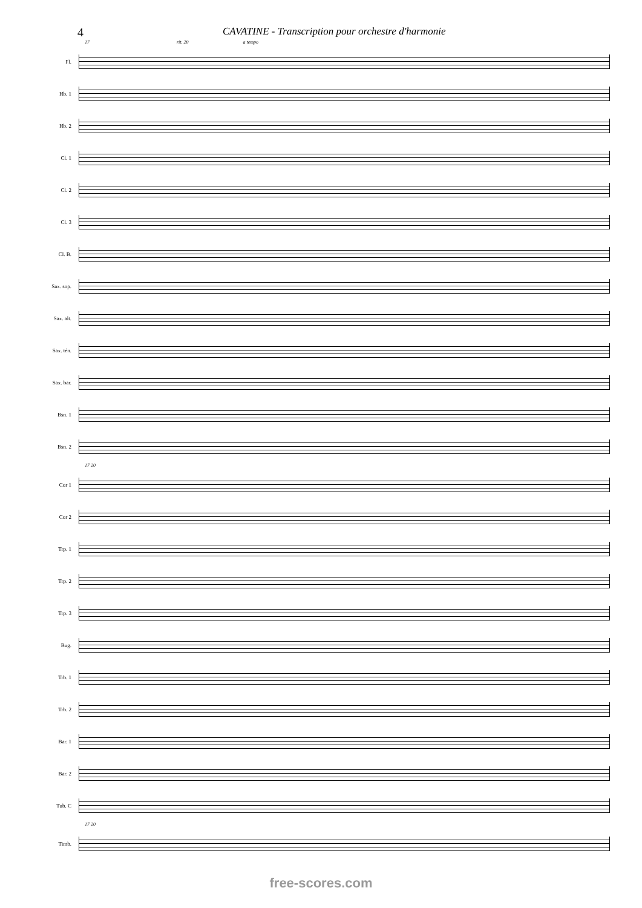4 CAVATINE - Transcription pour orchestre d'harmonie
17 rit. 20 a tempo
Fl.
Hb. 1
Hb. 2
Cl. 1
Cl. 2
Cl. 3
Cl. B.
Sax. sop.
Sax. alt.
Sax. tén.
Sax. bar.
Bsn. 1
Bsn. 2
17 20
Cor 1
Cor 2
Trp. 1
Trp. 2
Trp. 3
Bug.
Trb. 1
Trb. 2
Bar. 1
Bar. 2
Tub. C
17 20
Timb.
free-scores.com